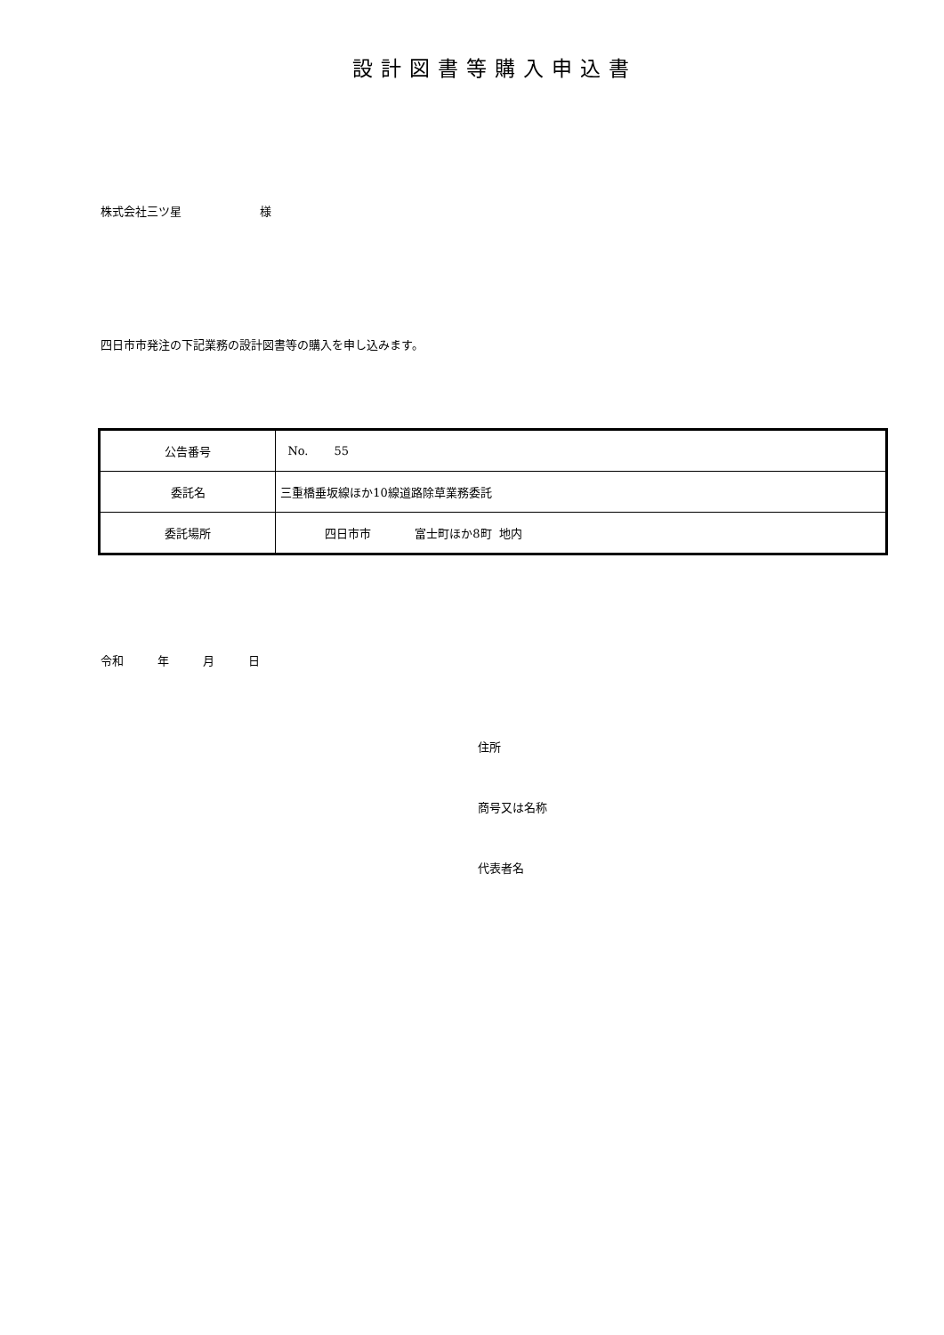設計図書等購入申込書
株式会社三ツ星 様
四日市市発注の下記業務の設計図書等の購入を申し込みます。
| 公告番号 | No. 55 |
| 委託名 | 三重橋垂坂線ほか10線道路除草業務委託 |
| 委託場所 | 四日市市 富士町ほか8町 地内 |
令和 年 月 日
住所
商号又は名称
代表者名